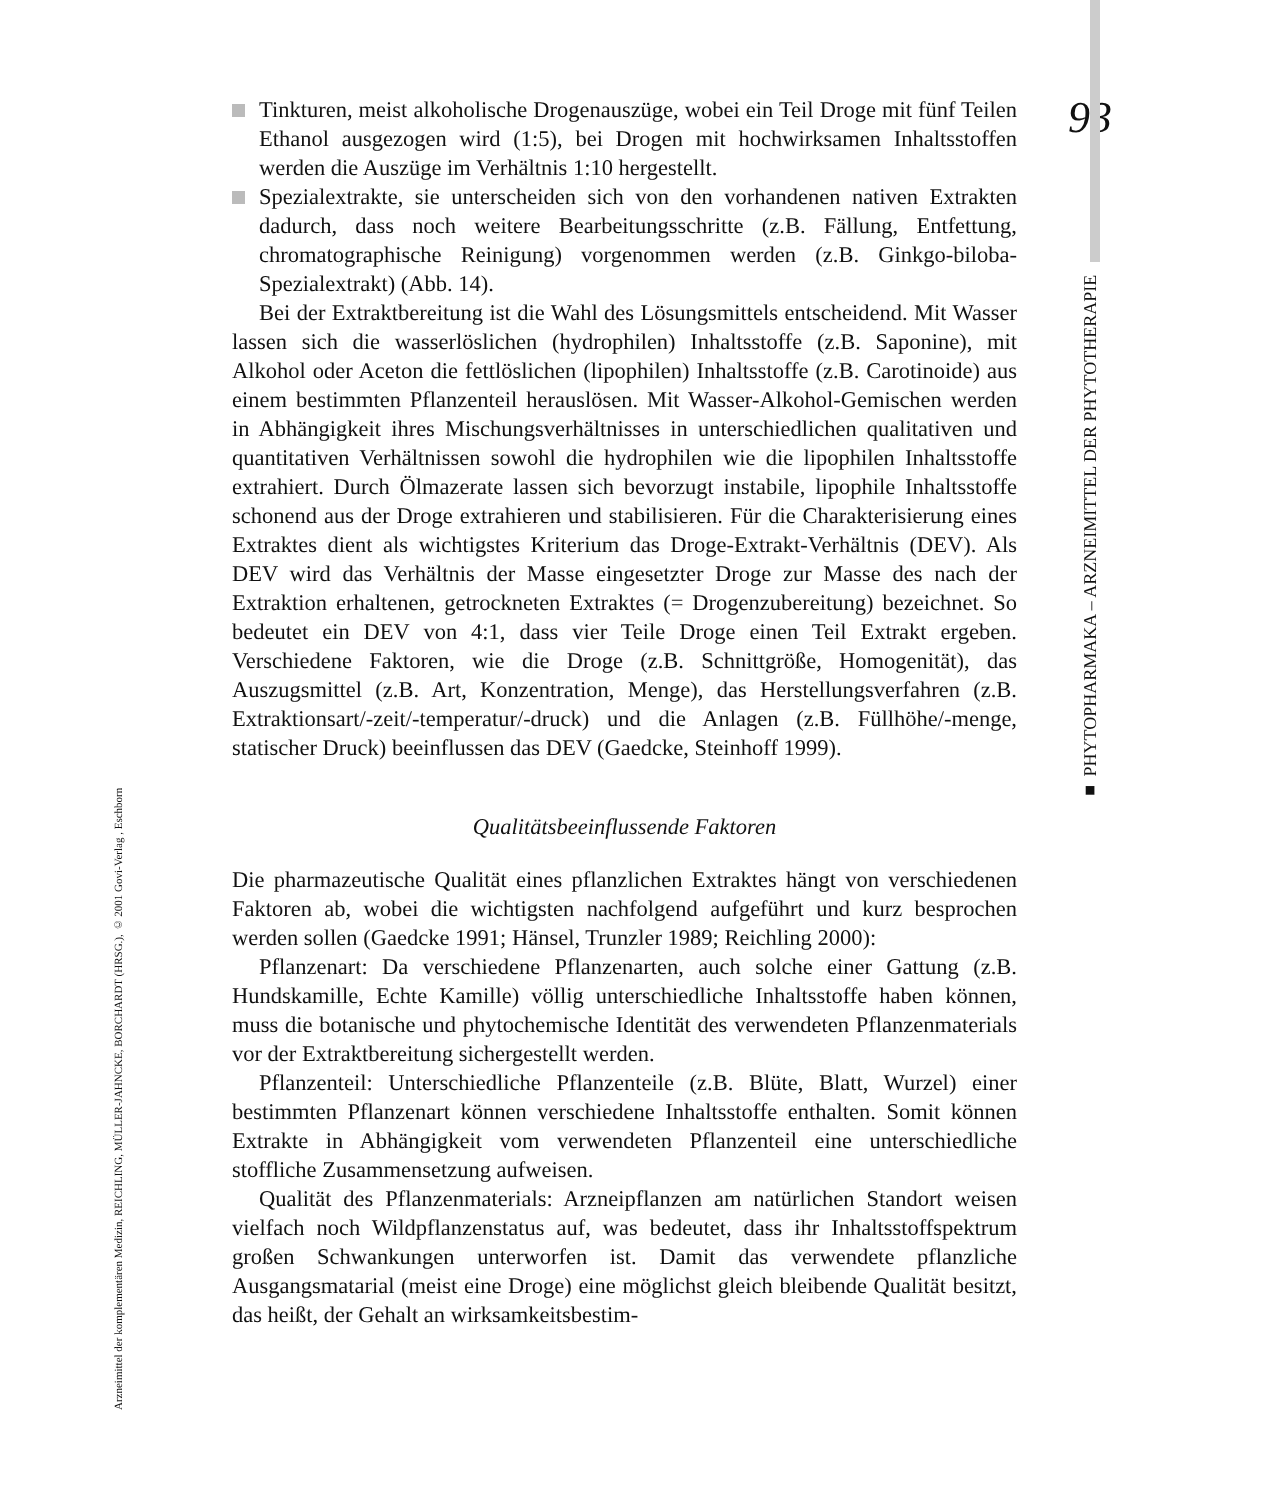93
■ PHYTOPHARMAKA – ARZNEIMITTEL DER PHYTOTHERAPIE
Arzneimittel der komplementären Medizin, REICHLING, MÜLLER-JAHNCKE, BORCHARDT (HRSG.), © 2001 Govi-Verlag , Eschborn
Tinkturen, meist alkoholische Drogenauszüge, wobei ein Teil Droge mit fünf Teilen Ethanol ausgezogen wird (1:5), bei Drogen mit hochwirksamen Inhaltsstoffen werden die Auszüge im Verhältnis 1:10 hergestellt.
Spezialextrakte, sie unterscheiden sich von den vorhandenen nativen Extrakten dadurch, dass noch weitere Bearbeitungsschritte (z.B. Fällung, Entfettung, chromatographische Reinigung) vorgenommen werden (z.B. Ginkgo-biloba-Spezialextrakt) (Abb. 14).
Bei der Extraktbereitung ist die Wahl des Lösungsmittels entscheidend. Mit Wasser lassen sich die wasserlöslichen (hydrophilen) Inhaltsstoffe (z.B. Saponine), mit Alkohol oder Aceton die fettlöslichen (lipophilen) Inhaltsstoffe (z.B. Carotinoide) aus einem bestimmten Pflanzenteil herauslösen. Mit Wasser-Alkohol-Gemischen werden in Abhängigkeit ihres Mischungsverhältnisses in unterschiedlichen qualitativen und quantitativen Verhältnissen sowohl die hydrophilen wie die lipophilen Inhaltsstoffe extrahiert. Durch Ölmazerate lassen sich bevorzugt instabile, lipophile Inhaltsstoffe schonend aus der Droge extrahieren und stabilisieren. Für die Charakterisierung eines Extraktes dient als wichtigstes Kriterium das Droge-Extrakt-Verhältnis (DEV). Als DEV wird das Verhältnis der Masse eingesetzter Droge zur Masse des nach der Extraktion erhaltenen, getrockneten Extraktes (= Drogenzubereitung) bezeichnet. So bedeutet ein DEV von 4:1, dass vier Teile Droge einen Teil Extrakt ergeben. Verschiedene Faktoren, wie die Droge (z.B. Schnittgröße, Homogenität), das Auszugsmittel (z.B. Art, Konzentration, Menge), das Herstellungsverfahren (z.B. Extraktionsart/-zeit/-temperatur/-druck) und die Anlagen (z.B. Füllhöhe/-menge, statischer Druck) beeinflussen das DEV (Gaedcke, Steinhoff 1999).
Qualitätsbeeinflussende Faktoren
Die pharmazeutische Qualität eines pflanzlichen Extraktes hängt von verschiedenen Faktoren ab, wobei die wichtigsten nachfolgend aufgeführt und kurz besprochen werden sollen (Gaedcke 1991; Hänsel, Trunzler 1989; Reichling 2000):
Pflanzenart: Da verschiedene Pflanzenarten, auch solche einer Gattung (z.B. Hundskamille, Echte Kamille) völlig unterschiedliche Inhaltsstoffe haben können, muss die botanische und phytochemische Identität des verwendeten Pflanzenmaterials vor der Extraktbereitung sichergestellt werden.
Pflanzenteil: Unterschiedliche Pflanzenteile (z.B. Blüte, Blatt, Wurzel) einer bestimmten Pflanzenart können verschiedene Inhaltsstoffe enthalten. Somit können Extrakte in Abhängigkeit vom verwendeten Pflanzenteil eine unterschiedliche stoffliche Zusammensetzung aufweisen.
Qualität des Pflanzenmaterials: Arzneipflanzen am natürlichen Standort weisen vielfach noch Wildpflanzenstatus auf, was bedeutet, dass ihr Inhaltsstoffspektrum großen Schwankungen unterworfen ist. Damit das verwendete pflanzliche Ausgangsmatarial (meist eine Droge) eine möglichst gleich bleibende Qualität besitzt, das heißt, der Gehalt an wirksamkeitsbestim-